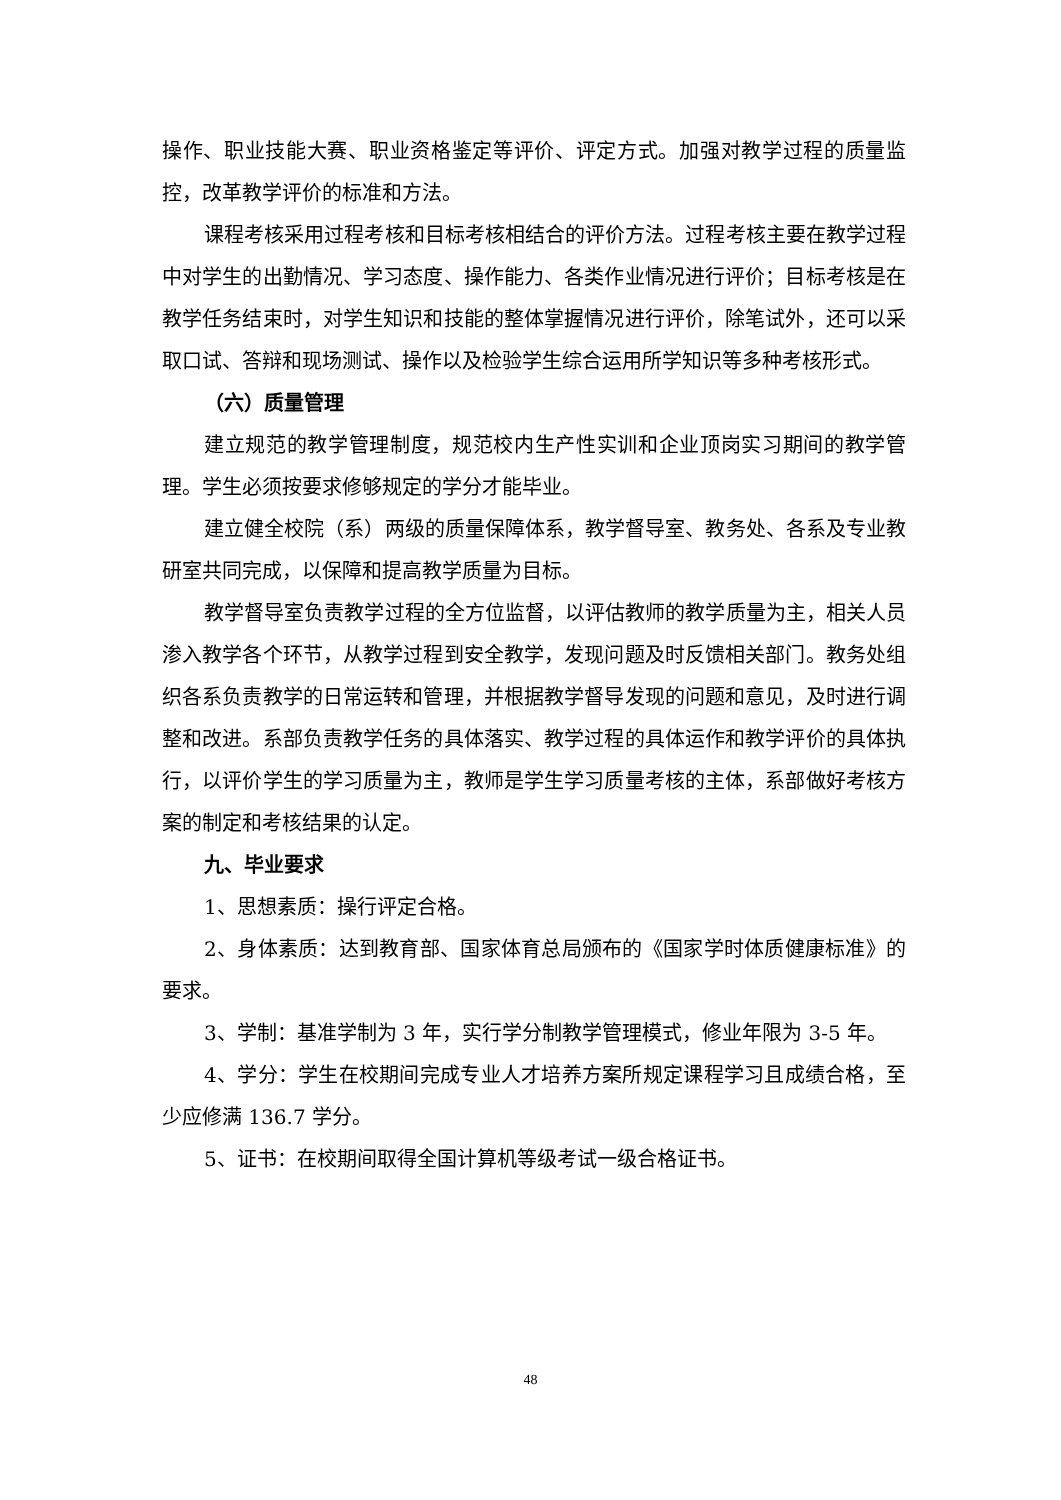操作、职业技能大赛、职业资格鉴定等评价、评定方式。加强对教学过程的质量监控，改革教学评价的标准和方法。
课程考核采用过程考核和目标考核相结合的评价方法。过程考核主要在教学过程中对学生的出勤情况、学习态度、操作能力、各类作业情况进行评价；目标考核是在教学任务结束时，对学生知识和技能的整体掌握情况进行评价，除笔试外，还可以采取口试、答辩和现场测试、操作以及检验学生综合运用所学知识等多种考核形式。
（六）质量管理
建立规范的教学管理制度，规范校内生产性实训和企业顶岗实习期间的教学管理。学生必须按要求修够规定的学分才能毕业。
建立健全校院（系）两级的质量保障体系，教学督导室、教务处、各系及专业教研室共同完成，以保障和提高教学质量为目标。
教学督导室负责教学过程的全方位监督，以评估教师的教学质量为主，相关人员渗入教学各个环节，从教学过程到安全教学，发现问题及时反馈相关部门。教务处组织各系负责教学的日常运转和管理，并根据教学督导发现的问题和意见，及时进行调整和改进。系部负责教学任务的具体落实、教学过程的具体运作和教学评价的具体执行，以评价学生的学习质量为主，教师是学生学习质量考核的主体，系部做好考核方案的制定和考核结果的认定。
九、毕业要求
1、思想素质：操行评定合格。
2、身体素质：达到教育部、国家体育总局颁布的《国家学时体质健康标准》的要求。
3、学制：基准学制为 3 年，实行学分制教学管理模式，修业年限为 3-5 年。
4、学分：学生在校期间完成专业人才培养方案所规定课程学习且成绩合格，至少应修满 136.7 学分。
5、证书：在校期间取得全国计算机等级考试一级合格证书。
48